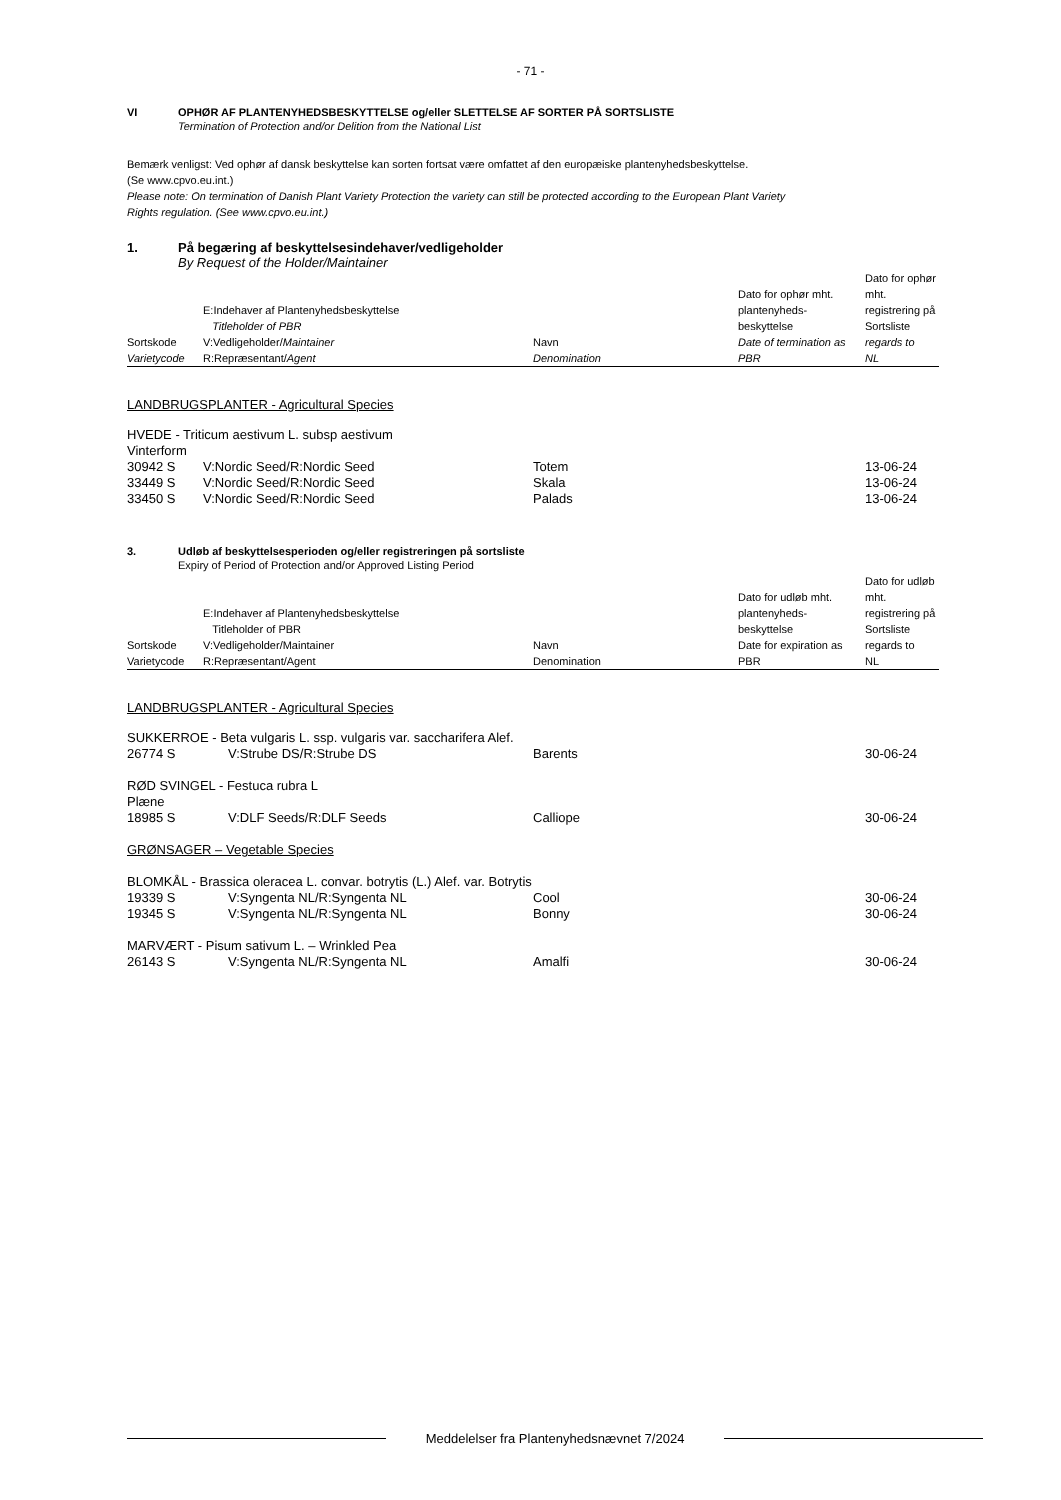- 71 -
VI OPHØR AF PLANTENYHEDSBESKYTTELSE og/eller SLETTELSE AF SORTER PÅ SORTSLISTE
Termination of Protection and/or Delition from the National List
Bemærk venligst: Ved ophør af dansk beskyttelse kan sorten fortsat være omfattet af den europæiske plantenyhedsbeskyttelse.
(Se www.cpvo.eu.int.)
Please note: On termination of Danish Plant Variety Protection the variety can still be protected according to the European Plant Variety
Rights regulation. (See www.cpvo.eu.int.)
1. På begæring af beskyttelsesindehaver/vedligeholder
By Request of the Holder/Maintainer
| Sortskode Varietycode | E:Indehaver af Plantenyhedsbeskyttelse Titleholder of PBR V:Vedligeholder/ Maintainer R:Repræsentant/ Agent | Navn Denomination | Dato for ophør mht. plantenyheds- beskyttelse Date of termination as PBR | Dato for ophør mht. registrering på Sortsliste regards to NL |
LANDBRUGSPLANTER - Agricultural Species
| HVEDE - Triticum aestivum L. subsp aestivum | | | | |
| Vinterform | | | | |
| 30942 S | V:Nordic Seed/R:Nordic Seed | Totem | | 13-06-24 |
| 33449 S | V:Nordic Seed/R:Nordic Seed | Skala | | 13-06-24 |
| 33450 S | V:Nordic Seed/R:Nordic Seed | Palads | | 13-06-24 |
3. Udløb af beskyttelsesperioden og/eller registreringen på sortsliste
Expiry of Period of Protection and/or Approved Listing Period
| Sortskode Varietycode | E:Indehaver af Plantenyhedsbeskyttelse Titleholder of PBR V:Vedligeholder/Maintainer R:Repræsentant/Agent | Navn Denomination | Dato for udløb mht. plantenyheds- beskyttelse Date for expiration as PBR | Dato for udløb mht. registrering på Sortsliste regards to NL |
LANDBRUGSPLANTER - Agricultural Species
| SUKKERROE - Beta vulgaris L. ssp. vulgaris var. saccharifera Alef. | | | | |
| 26774 S | V:Strube DS/R:Strube DS | Barents | | 30-06-24 |
| RØD SVINGEL - Festuca rubra L | | | | |
| Plæne | | | | |
| 18985 S | V:DLF Seeds/R:DLF Seeds | Calliope | | 30-06-24 |
| GRØNSAGER – Vegetable Species | | | | |
| BLOMKÅL - Brassica oleracea L. convar. botrytis (L.) Alef. var. Botrytis | | | | |
| 19339 S | V:Syngenta NL/R:Syngenta NL | Cool | | 30-06-24 |
| 19345 S | V:Syngenta NL/R:Syngenta NL | Bonny | | 30-06-24 |
| MARVÆRT - Pisum sativum L. – Wrinkled Pea | | | | |
| 26143 S | V:Syngenta NL/R:Syngenta NL | Amalfi | | 30-06-24 |
Meddelelser fra Plantenyhedsnævnet 7/2024